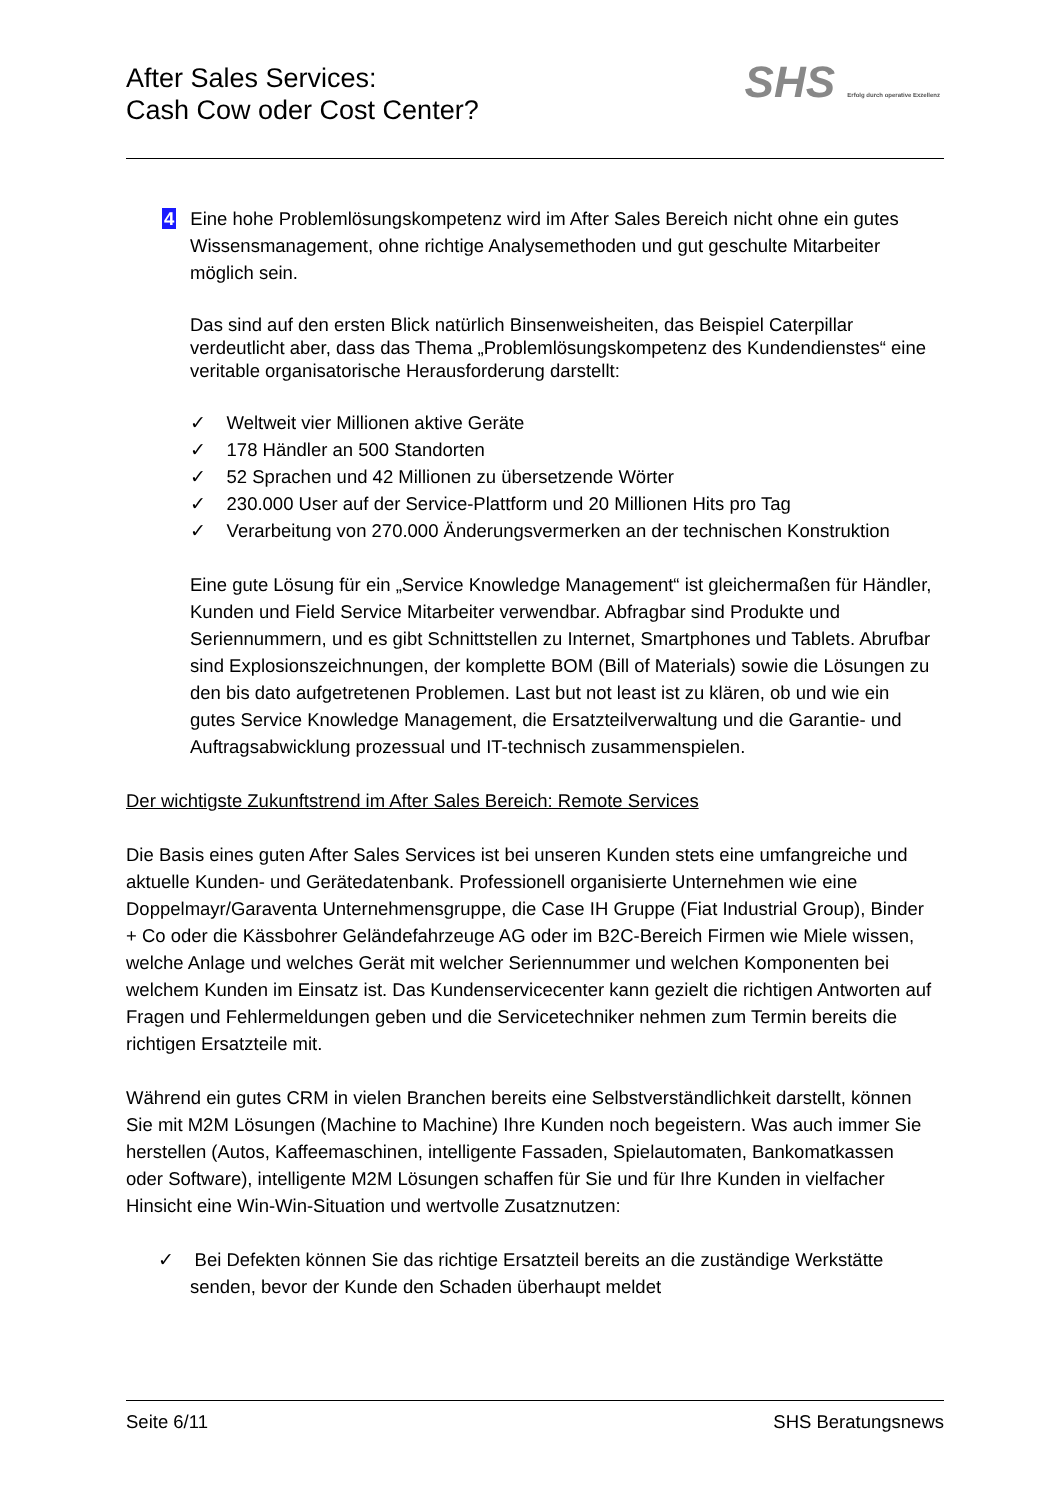After Sales Services:
Cash Cow oder Cost Center?
SHS Erfolg durch operative Exzellenz
4 Eine hohe Problemlösungskompetenz wird im After Sales Bereich nicht ohne ein gutes Wissensmanagement, ohne richtige Analysemethoden und gut geschulte Mitarbeiter möglich sein.
Das sind auf den ersten Blick natürlich Binsenweisheiten, das Beispiel Caterpillar verdeutlicht aber, dass das Thema „Problemlösungskompetenz des Kundendienstes“ eine veritable organisatorische Herausforderung darstellt:
✓ Weltweit vier Millionen aktive Geräte
✓ 178 Händler an 500 Standorten
✓ 52 Sprachen und 42 Millionen zu übersetzende Wörter
✓ 230.000 User auf der Service-Plattform und 20 Millionen Hits pro Tag
✓ Verarbeitung von 270.000 Änderungsvermerken an der technischen Konstruktion
Eine gute Lösung für ein „Service Knowledge Management“ ist gleichermaßen für Händler, Kunden und Field Service Mitarbeiter verwendbar. Abfragbar sind Produkte und Seriennummern, und es gibt Schnittstellen zu Internet, Smartphones und Tablets. Abrufbar sind Explosionszeichnungen, der komplette BOM (Bill of Materials) sowie die Lösungen zu den bis dato aufgetretenen Problemen. Last but not least ist zu klären, ob und wie ein gutes Service Knowledge Management, die Ersatzteilverwaltung und die Garantie- und Auftragsabwicklung prozessual und IT-technisch zusammenspielen.
Der wichtigste Zukunftstrend im After Sales Bereich: Remote Services
Die Basis eines guten After Sales Services ist bei unseren Kunden stets eine umfangreiche und aktuelle Kunden- und Gerätedatenbank. Professionell organisierte Unternehmen wie eine Doppelmayr/Garaventa Unternehmensgruppe, die Case IH Gruppe (Fiat Industrial Group), Binder + Co oder die Kässbohrer Geländefahrzeuge AG oder im B2C-Bereich Firmen wie Miele wissen, welche Anlage und welches Gerät mit welcher Seriennummer und welchen Komponenten bei welchem Kunden im Einsatz ist. Das Kundenservicecenter kann gezielt die richtigen Antworten auf Fragen und Fehlermeldungen geben und die Servicetechniker nehmen zum Termin bereits die richtigen Ersatzteile mit.
Während ein gutes CRM in vielen Branchen bereits eine Selbstverständlichkeit darstellt, können Sie mit M2M Lösungen (Machine to Machine) Ihre Kunden noch begeistern. Was auch immer Sie herstellen (Autos, Kaffeemaschinen, intelligente Fassaden, Spielautomaten, Bankomatkassen oder Software), intelligente M2M Lösungen schaffen für Sie und für Ihre Kunden in vielfacher Hinsicht eine Win-Win-Situation und wertvolle Zusatznutzen:
✓ Bei Defekten können Sie das richtige Ersatzteil bereits an die zuständige Werkstätte senden, bevor der Kunde den Schaden überhaupt meldet
Seite 6/11 SHS Beratungsnews